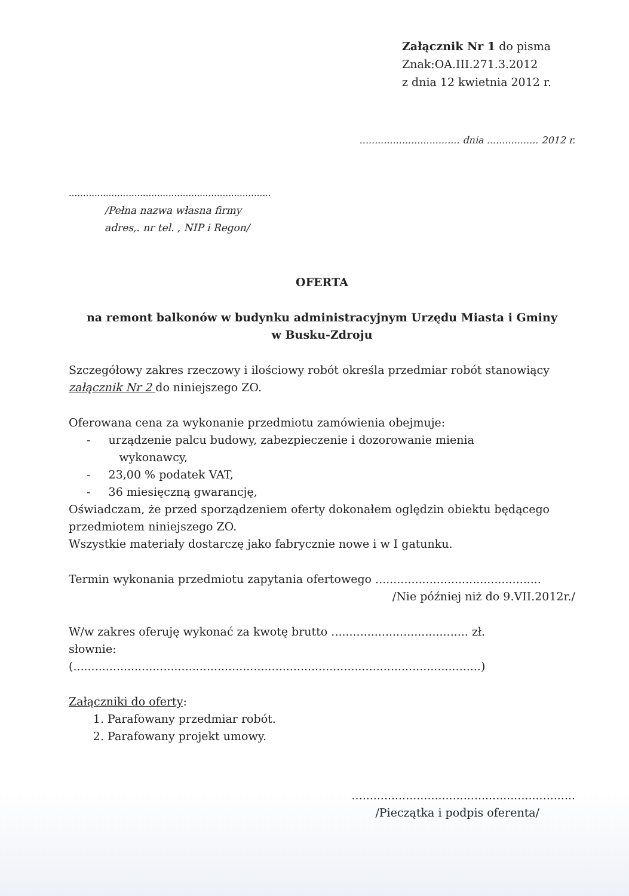Załącznik Nr 1 do pisma
Znak:OA.III.271.3.2012
z dnia 12 kwietnia 2012 r.
................................. dnia ................. 2012 r.
.......................................................................
/Pełna nazwa własna firmy
adres,. nr tel. , NIP i Regon/
OFERTA
na remont balkonów w budynku administracyjnym Urzędu Miasta i Gminy
w Busku-Zdroju
Szczegółowy zakres rzeczowy i ilościowy robót określa przedmiar robót stanowiący załącznik Nr 2 do niniejszego ZO.
Oferowana cena za wykonanie przedmiotu zamówienia obejmuje:
- urządzenie palcu budowy, zabezpieczenie i dozorowanie mienia
wykonawcy,
- 23,00 % podatek VAT,
- 36 miesięczną gwarancję,
Oświadczam, że przed sporządzeniem oferty dokonałem oględzin obiektu będącego przedmiotem niniejszego ZO.
Wszystkie materiały dostarczę jako fabrycznie nowe i w I gatunku.
Termin wykonania przedmiotu zapytania ofertowego ..............................................
/Nie później niż do 9.VII.2012r./
W/w zakres oferuję wykonać za kwotę brutto ...................................... zł.
słownie:
(.................................................................................................................)
Załączniki do oferty:
1. Parafowany przedmiar robót.
2. Parafowany projekt umowy.
..............................................................
/Pieczątka i podpis oferenta/